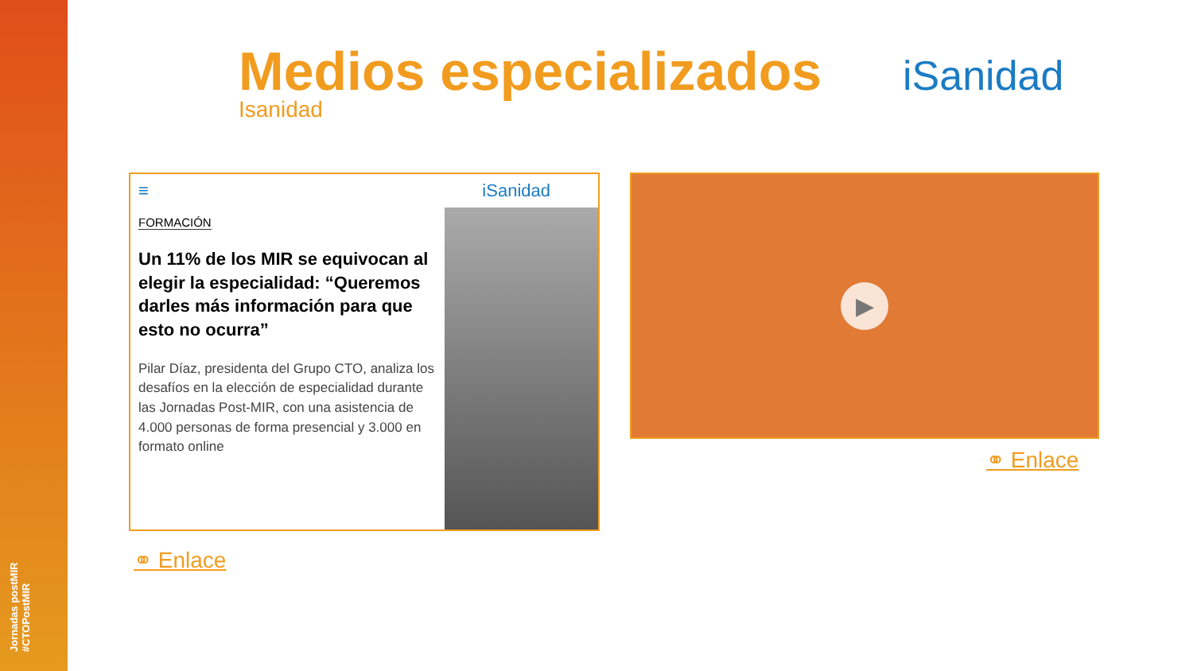Jornadas postMIR #CTOPostMIR
Medios especializados
Isanidad
iSanidad
≡ iSanidad
FORMACIÓN
Un 11% de los MIR se equivocan al elegir la especialidad: “Queremos darles más información para que esto no ocurra”
Pilar Díaz, presidenta del Grupo CTO, analiza los desafíos en la elección de especialidad durante las Jornadas Post-MIR, con una asistencia de 4.000 personas de forma presencial y 3.000 en formato online
▶
⚭ Enlace
⚭ Enlace